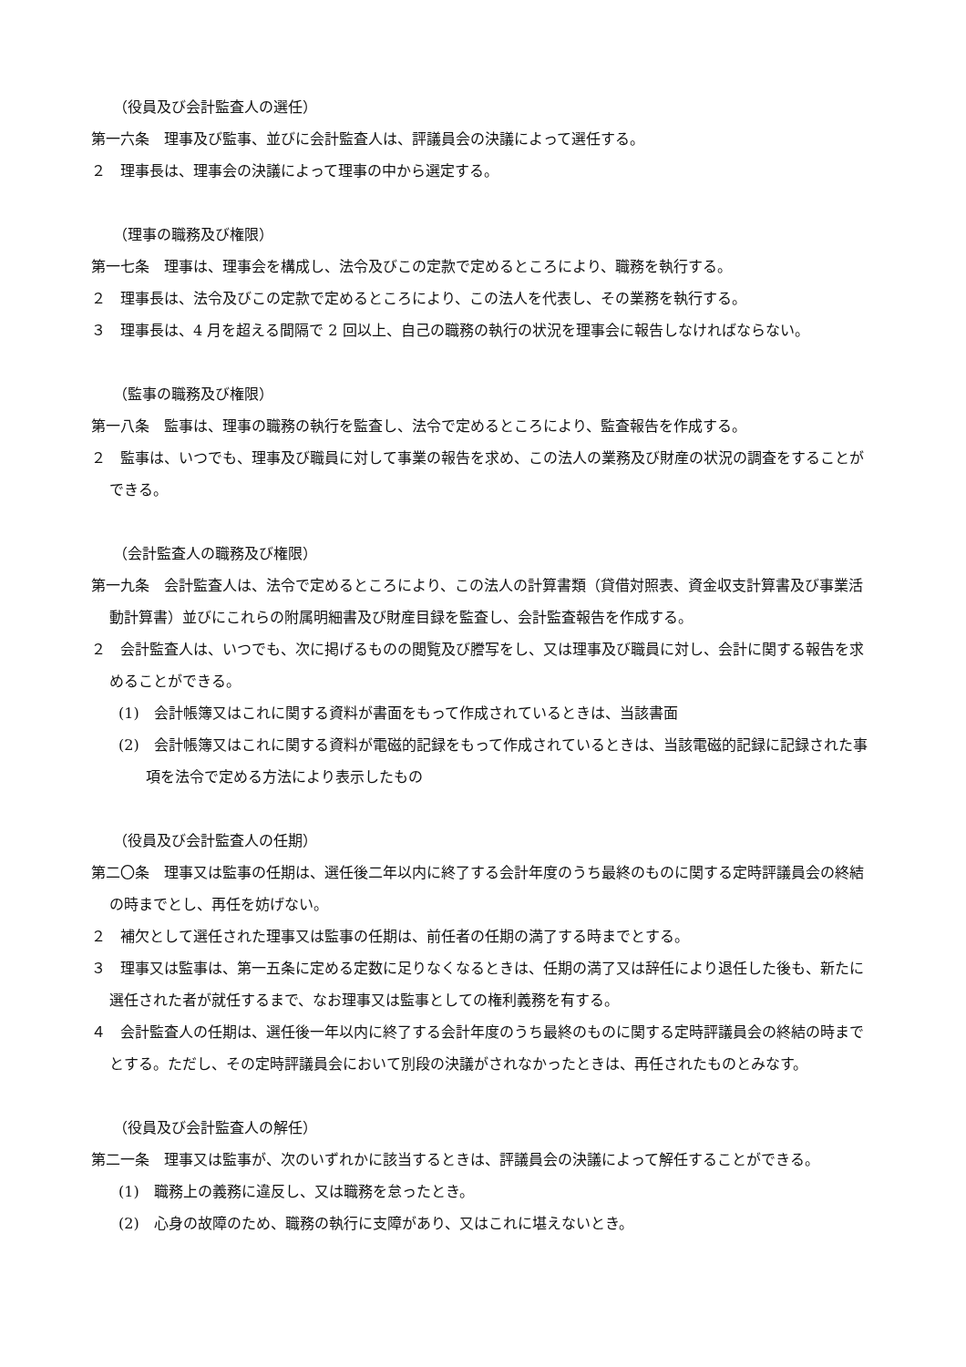（役員及び会計監査人の選任）
第一六条　理事及び監事、並びに会計監査人は、評議員会の決議によって選任する。
２　理事長は、理事会の決議によって理事の中から選定する。
（理事の職務及び権限）
第一七条　理事は、理事会を構成し、法令及びこの定款で定めるところにより、職務を執行する。
２　理事長は、法令及びこの定款で定めるところにより、この法人を代表し、その業務を執行する。
３　理事長は、4 月を超える間隔で 2 回以上、自己の職務の執行の状況を理事会に報告しなければならない。
（監事の職務及び権限）
第一八条　監事は、理事の職務の執行を監査し、法令で定めるところにより、監査報告を作成する。
２　監事は、いつでも、理事及び職員に対して事業の報告を求め、この法人の業務及び財産の状況の調査をすることができる。
（会計監査人の職務及び権限）
第一九条　会計監査人は、法令で定めるところにより、この法人の計算書類（貸借対照表、資金収支計算書及び事業活動計算書）並びにこれらの附属明細書及び財産目録を監査し、会計監査報告を作成する。
２　会計監査人は、いつでも、次に掲げるものの閲覧及び謄写をし、又は理事及び職員に対し、会計に関する報告を求めることができる。
(1)　会計帳簿又はこれに関する資料が書面をもって作成されているときは、当該書面
(2)　会計帳簿又はこれに関する資料が電磁的記録をもって作成されているときは、当該電磁的記録に記録された事項を法令で定める方法により表示したもの
（役員及び会計監査人の任期）
第二〇条　理事又は監事の任期は、選任後二年以内に終了する会計年度のうち最終のものに関する定時評議員会の終結の時までとし、再任を妨げない。
２　補欠として選任された理事又は監事の任期は、前任者の任期の満了する時までとする。
３　理事又は監事は、第一五条に定める定数に足りなくなるときは、任期の満了又は辞任により退任した後も、新たに選任された者が就任するまで、なお理事又は監事としての権利義務を有する。
４　会計監査人の任期は、選任後一年以内に終了する会計年度のうち最終のものに関する定時評議員会の終結の時までとする。ただし、その定時評議員会において別段の決議がされなかったときは、再任されたものとみなす。
（役員及び会計監査人の解任）
第二一条　理事又は監事が、次のいずれかに該当するときは、評議員会の決議によって解任することができる。
(1)　職務上の義務に違反し、又は職務を怠ったとき。
(2)　心身の故障のため、職務の執行に支障があり、又はこれに堪えないとき。